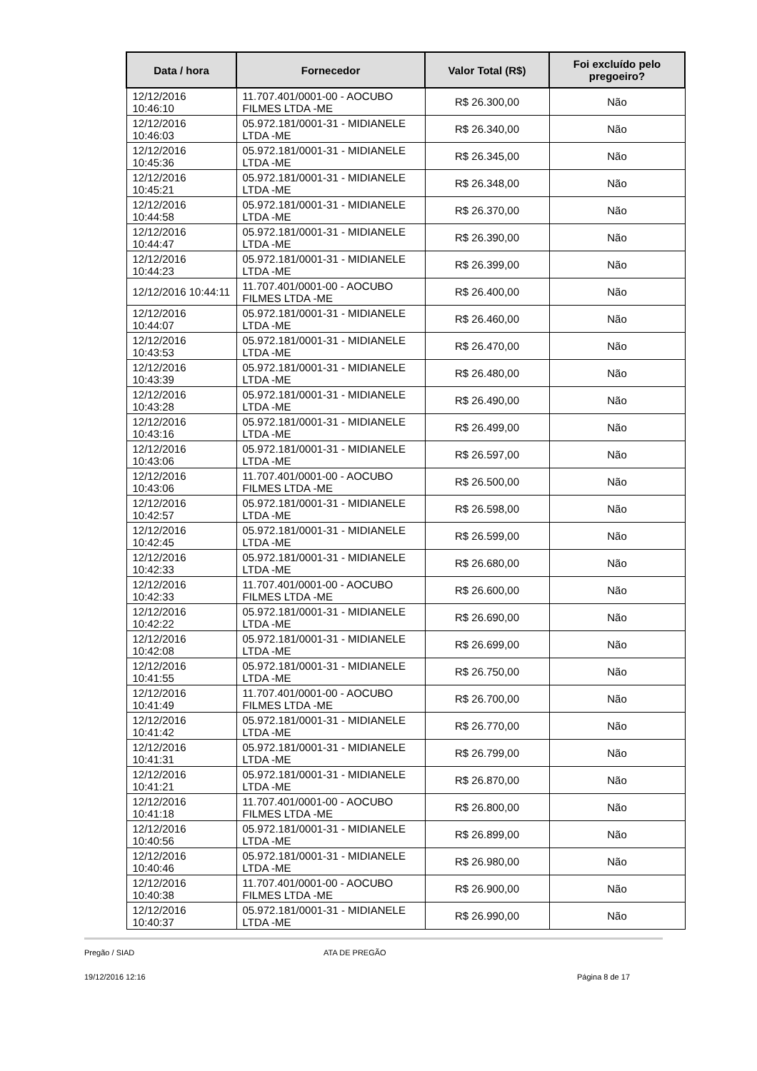| Data / hora | Fornecedor | Valor Total (R$) | Foi excluído pelo pregoeiro? |
| --- | --- | --- | --- |
| 12/12/2016 10:46:10 | 11.707.401/0001-00 - AOCUBO FILMES LTDA -ME | R$ 26.300,00 | Não |
| 12/12/2016 10:46:03 | 05.972.181/0001-31 - MIDIANELE LTDA -ME | R$ 26.340,00 | Não |
| 12/12/2016 10:45:36 | 05.972.181/0001-31 - MIDIANELE LTDA -ME | R$ 26.345,00 | Não |
| 12/12/2016 10:45:21 | 05.972.181/0001-31 - MIDIANELE LTDA -ME | R$ 26.348,00 | Não |
| 12/12/2016 10:44:58 | 05.972.181/0001-31 - MIDIANELE LTDA -ME | R$ 26.370,00 | Não |
| 12/12/2016 10:44:47 | 05.972.181/0001-31 - MIDIANELE LTDA -ME | R$ 26.390,00 | Não |
| 12/12/2016 10:44:23 | 05.972.181/0001-31 - MIDIANELE LTDA -ME | R$ 26.399,00 | Não |
| 12/12/2016 10:44:11 | 11.707.401/0001-00 - AOCUBO FILMES LTDA -ME | R$ 26.400,00 | Não |
| 12/12/2016 10:44:07 | 05.972.181/0001-31 - MIDIANELE LTDA -ME | R$ 26.460,00 | Não |
| 12/12/2016 10:43:53 | 05.972.181/0001-31 - MIDIANELE LTDA -ME | R$ 26.470,00 | Não |
| 12/12/2016 10:43:39 | 05.972.181/0001-31 - MIDIANELE LTDA -ME | R$ 26.480,00 | Não |
| 12/12/2016 10:43:28 | 05.972.181/0001-31 - MIDIANELE LTDA -ME | R$ 26.490,00 | Não |
| 12/12/2016 10:43:16 | 05.972.181/0001-31 - MIDIANELE LTDA -ME | R$ 26.499,00 | Não |
| 12/12/2016 10:43:06 | 05.972.181/0001-31 - MIDIANELE LTDA -ME | R$ 26.597,00 | Não |
| 12/12/2016 10:43:06 | 11.707.401/0001-00 - AOCUBO FILMES LTDA -ME | R$ 26.500,00 | Não |
| 12/12/2016 10:42:57 | 05.972.181/0001-31 - MIDIANELE LTDA -ME | R$ 26.598,00 | Não |
| 12/12/2016 10:42:45 | 05.972.181/0001-31 - MIDIANELE LTDA -ME | R$ 26.599,00 | Não |
| 12/12/2016 10:42:33 | 05.972.181/0001-31 - MIDIANELE LTDA -ME | R$ 26.680,00 | Não |
| 12/12/2016 10:42:33 | 11.707.401/0001-00 - AOCUBO FILMES LTDA -ME | R$ 26.600,00 | Não |
| 12/12/2016 10:42:22 | 05.972.181/0001-31 - MIDIANELE LTDA -ME | R$ 26.690,00 | Não |
| 12/12/2016 10:42:08 | 05.972.181/0001-31 - MIDIANELE LTDA -ME | R$ 26.699,00 | Não |
| 12/12/2016 10:41:55 | 05.972.181/0001-31 - MIDIANELE LTDA -ME | R$ 26.750,00 | Não |
| 12/12/2016 10:41:49 | 11.707.401/0001-00 - AOCUBO FILMES LTDA -ME | R$ 26.700,00 | Não |
| 12/12/2016 10:41:42 | 05.972.181/0001-31 - MIDIANELE LTDA -ME | R$ 26.770,00 | Não |
| 12/12/2016 10:41:31 | 05.972.181/0001-31 - MIDIANELE LTDA -ME | R$ 26.799,00 | Não |
| 12/12/2016 10:41:21 | 05.972.181/0001-31 - MIDIANELE LTDA -ME | R$ 26.870,00 | Não |
| 12/12/2016 10:41:18 | 11.707.401/0001-00 - AOCUBO FILMES LTDA -ME | R$ 26.800,00 | Não |
| 12/12/2016 10:40:56 | 05.972.181/0001-31 - MIDIANELE LTDA -ME | R$ 26.899,00 | Não |
| 12/12/2016 10:40:46 | 05.972.181/0001-31 - MIDIANELE LTDA -ME | R$ 26.980,00 | Não |
| 12/12/2016 10:40:38 | 11.707.401/0001-00 - AOCUBO FILMES LTDA -ME | R$ 26.900,00 | Não |
| 12/12/2016 10:40:37 | 05.972.181/0001-31 - MIDIANELE LTDA -ME | R$ 26.990,00 | Não |
Pregão / SIAD ATA DE PREGÃO
19/12/2016 12:16 Página 8 de 17